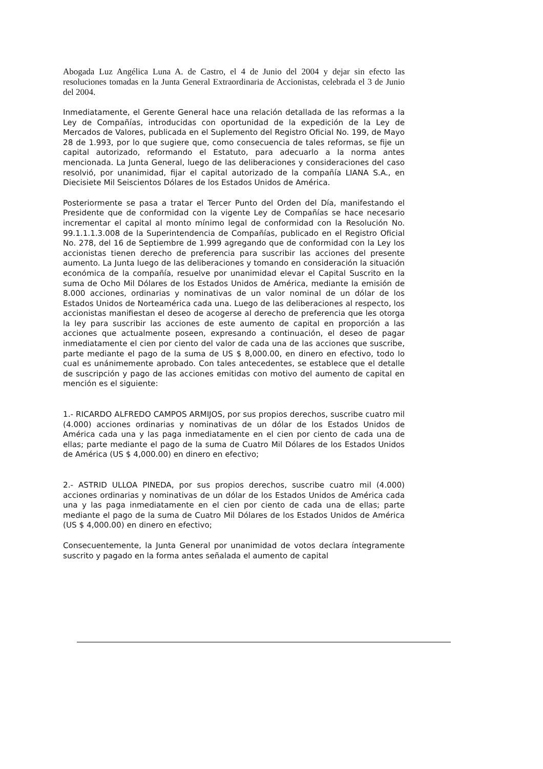Abogada Luz Angélica Luna A. de Castro, el 4 de Junio del 2004 y dejar sin efecto las resoluciones tomadas en la Junta General Extraordinaria de Accionistas, celebrada el 3 de Junio del 2004.
Inmediatamente, el Gerente General hace una relación detallada de las reformas a la Ley de Compañías, introducidas con oportunidad de la expedición de la Ley de Mercados de Valores, publicada en el Suplemento del Registro Oficial No. 199, de Mayo 28 de 1.993, por lo que sugiere que, como consecuencia de tales reformas, se fije un capital autorizado, reformando el Estatuto, para adecuarlo a la norma antes mencionada. La Junta General, luego de las deliberaciones y consideraciones del caso resolvió, por unanimidad, fijar el capital autorizado de la compañía LIANA S.A., en Diecisiete Mil Seiscientos Dólares de los Estados Unidos de América.
Posteriormente se pasa a tratar el Tercer Punto del Orden del Día, manifestando el Presidente que de conformidad con la vigente Ley de Compañías se hace necesario incrementar el capital al monto mínimo legal de conformidad con la Resolución No. 99.1.1.1.3.008 de la Superintendencia de Compañías, publicado en el Registro Oficial No. 278, del 16 de Septiembre de 1.999 agregando que de conformidad con la Ley los accionistas tienen derecho de preferencia para suscribir las acciones del presente aumento. La Junta luego de las deliberaciones y tomando en consideración la situación económica de la compañía, resuelve por unanimidad elevar el Capital Suscrito en la suma de Ocho Mil Dólares de los Estados Unidos de América, mediante la emisión de 8.000 acciones, ordinarias y nominativas de un valor nominal de un dólar de los Estados Unidos de Norteamérica cada una. Luego de las deliberaciones al respecto, los accionistas manifiestan el deseo de acogerse al derecho de preferencia que les otorga la ley para suscribir las acciones de este aumento de capital en proporción a las acciones que actualmente poseen, expresando a continuación, el deseo de pagar inmediatamente el cien por ciento del valor de cada una de las acciones que suscribe, parte mediante el pago de la suma de US $ 8,000.00, en dinero en efectivo, todo lo cual es unánimemente aprobado. Con tales antecedentes, se establece que el detalle de suscripción y pago de las acciones emitidas con motivo del aumento de capital en mención es el siguiente:
1.- RICARDO ALFREDO CAMPOS ARMIJOS, por sus propios derechos, suscribe cuatro mil (4.000) acciones ordinarias y nominativas de un dólar de los Estados Unidos de América cada una y las paga inmediatamente en el cien por ciento de cada una de ellas; parte mediante el pago de la suma de Cuatro Mil Dólares de los Estados Unidos de América (US $ 4,000.00) en dinero en efectivo;
2.- ASTRID ULLOA PINEDA, por sus propios derechos, suscribe cuatro mil (4.000) acciones ordinarias y nominativas de un dólar de los Estados Unidos de América cada una y las paga inmediatamente en el cien por ciento de cada una de ellas; parte mediante el pago de la suma de Cuatro Mil Dólares de los Estados Unidos de América (US $ 4,000.00) en dinero en efectivo;
Consecuentemente, la Junta General por unanimidad de votos declara íntegramente suscrito y pagado en la forma antes señalada el aumento de capital